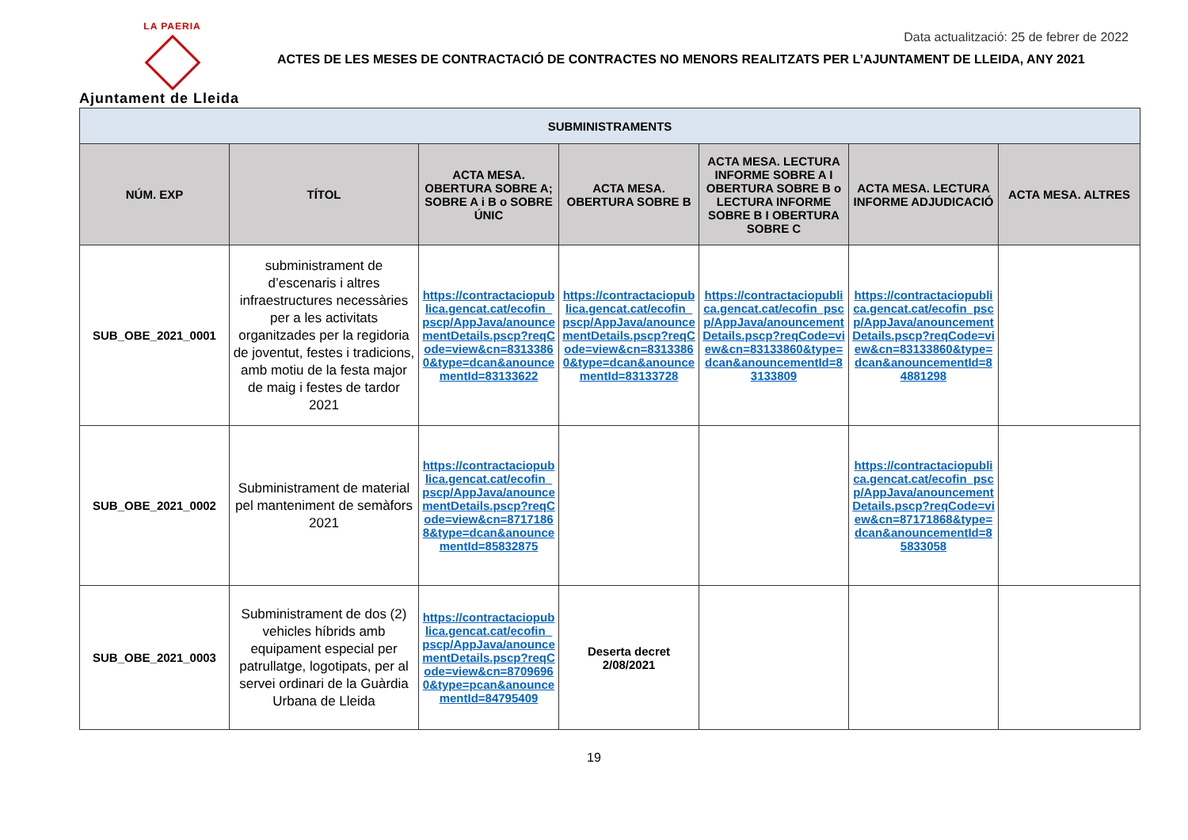LA PAERIA
Ajuntament de Lleida
Data actualització: 25 de febrer de 2022
ACTES DE LES MESES DE CONTRACTACIÓ DE CONTRACTES NO MENORS REALITZATS PER L’AJUNTAMENT DE LLEIDA, ANY 2021
| SUBMINISTRAMENTS | | | | | | |
| --- | --- | --- | --- | --- | --- | --- |
| NÚM. EXP | TÍTOL | ACTA MESA. OBERTURA SOBRE A; SOBRE A i B o SOBRE ÚNIC | ACTA MESA. OBERTURA SOBRE B | ACTA MESA. LECTURA INFORME SOBRE A I OBERTURA SOBRE B o LECTURA INFORME SOBRE B I OBERTURA SOBRE C | ACTA MESA. LECTURA INFORME ADJUDICACIÓ | ACTA MESA. ALTRES |
| SUB_OBE_2021_0001 | subministrament de d’escenaris i altres infraestructures necessàries per a les activitats organitzades per la regidoria de joventut, festes i tradicions, amb motiu de la festa major de maig i festes de tardor 2021 | https://contractaciopublica.gencat.cat/ecofin_pscp/AppJava/anouncementDetails.pscp?reqCode=view&cn=83133860&type=dcan&anouncementId=83133622 | https://contractaciopublica.gencat.cat/ecofin_pscp/AppJava/anouncementDetails.pscp?reqCode=view&cn=83133860&type=dcan&anouncementId=83133728 | https://contractaciopublica.gencat.cat/ecofin_pscp/AppJava/anouncementDetails.pscp?reqCode=view&cn=83133860&type=dcan&anouncementId=83133809 | https://contractaciopublica.gencat.cat/ecofin_pscp/AppJava/anouncementDetails.pscp?reqCode=view&cn=83133860&type=dcan&anouncementId=84881298 | |
| SUB_OBE_2021_0002 | Subministrament de material pel manteniment de semàfors 2021 | https://contractaciopublica.gencat.cat/ecofin_pscp/AppJava/anouncementDetails.pscp?reqCode=view&cn=87171868&type=dcan&anouncementId=85832875 | | | https://contractaciopublica.gencat.cat/ecofin_pscp/AppJava/anouncementDetails.pscp?reqCode=view&cn=87171868&type=dcan&anouncementId=85833058 | |
| SUB_OBE_2021_0003 | Subministrament de dos (2) vehicles híbrids amb equipament especial per patrullatge, logotipats, per al servei ordinari de la Guàrdia Urbana de Lleida | https://contractaciopublica.gencat.cat/ecofin_pscp/AppJava/anouncementDetails.pscp?reqCode=view&cn=87096960&type=pcan&anouncementId=84795409 | Deserta decret 2/08/2021 | | | |
19